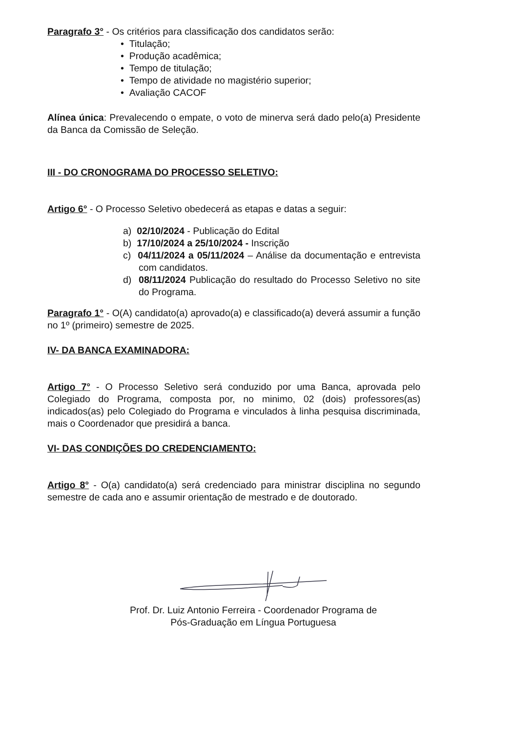Paragrafo 3° - Os critérios para classificação dos candidatos serão:
• Titulação;
• Produção acadêmica;
• Tempo de titulação;
• Tempo de atividade no magistério superior;
• Avaliação CACOF
Alínea única: Prevalecendo o empate, o voto de minerva será dado pelo(a) Presidente da Banca da Comissão de Seleção.
III - DO CRONOGRAMA DO PROCESSO SELETIVO:
Artigo 6° - O Processo Seletivo obedecerá as etapas e datas a seguir:
a) 02/10/2024 - Publicação do Edital
b) 17/10/2024 a 25/10/2024 - Inscrição
c) 04/11/2024 a 05/11/2024 – Análise da documentação e entrevista com candidatos.
d) 08/11/2024 Publicação do resultado do Processo Seletivo no site do Programa.
Paragrafo 1° - O(A) candidato(a) aprovado(a) e classificado(a) deverá assumir a função no 1º (primeiro) semestre de 2025.
IV- DA BANCA EXAMINADORA:
Artigo 7° - O Processo Seletivo será conduzido por uma Banca, aprovada pelo Colegiado do Programa, composta por, no minimo, 02 (dois) professores(as) indicados(as) pelo Colegiado do Programa e vinculados à linha pesquisa discriminada, mais o Coordenador que presidirá a banca.
VI- DAS CONDIÇÕES DO CREDENCIAMENTO:
Artigo 8° - O(a) candidato(a) será credenciado para ministrar disciplina no segundo semestre de cada ano e assumir orientação de mestrado e de doutorado.
Prof. Dr. Luiz Antonio Ferreira - Coordenador Programa de
Pós-Graduação em Língua Portuguesa